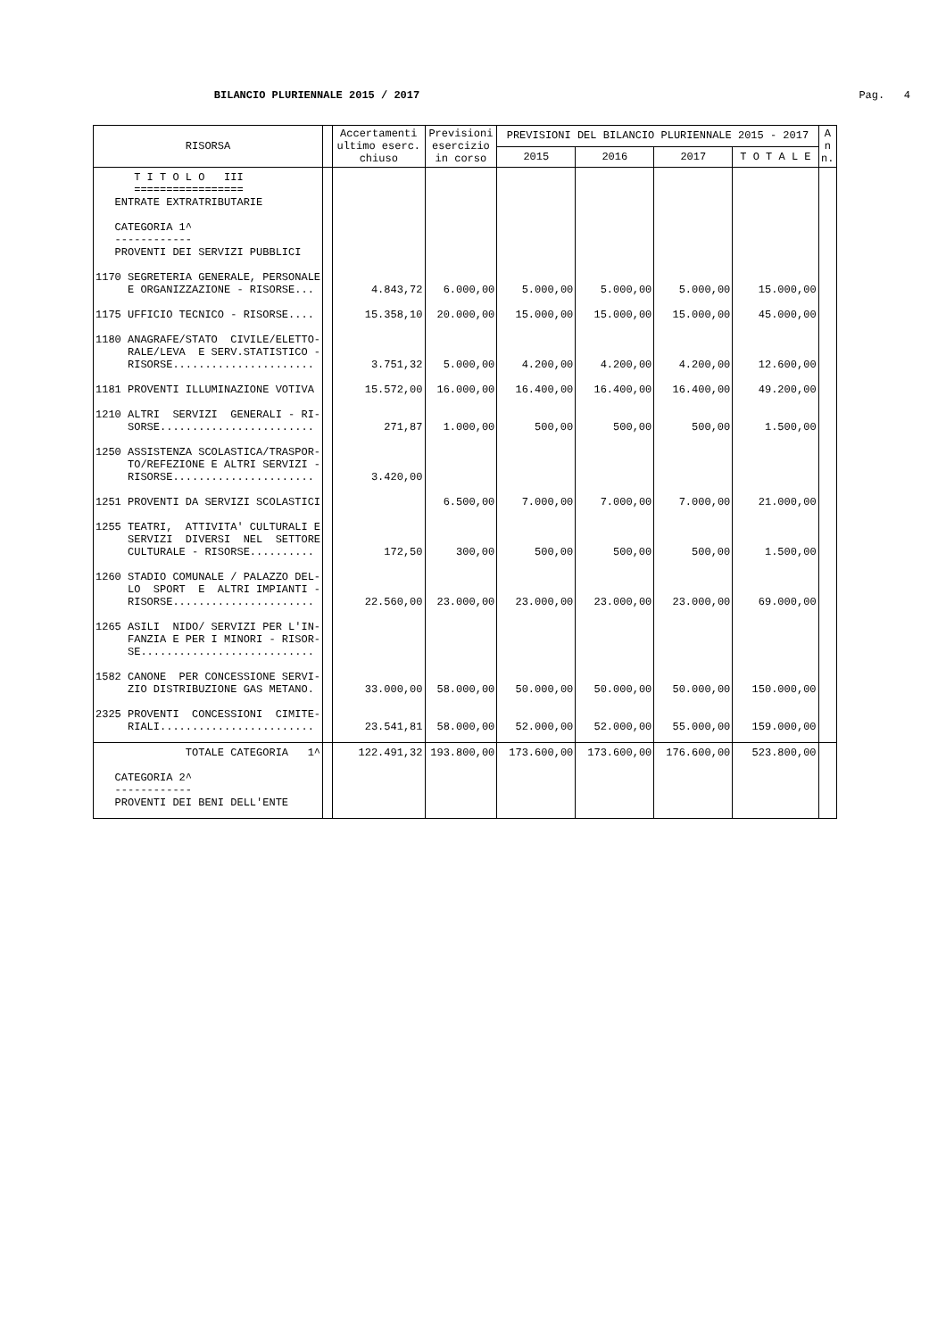BILANCIO PLURIENNALE 2015 / 2017
Pag. 4
| RISORSA | | Accertamenti ultimo eserc. chiuso | Previsioni esercizio in corso | PREVISIONI DEL BILANCIO PLURIENNALE 2015 - 2017 | | | | A n n. |
| --- | --- | --- | --- | --- | --- | --- | --- | --- |
| | | | | 2015 | 2016 | 2017 | T O T A L E | |
| T I T O L O III ================= ENTRATE EXTRATRIBUTARIE CATEGORIA 1^ ------------ PROVENTI DEI SERVIZI PUBBLICI | | | | | | | | |
| 1170 SEGRETERIA GENERALE, PERSONALE E ORGANIZZAZIONE - RISORSE... | | 4.843,72 | 6.000,00 | 5.000,00 | 5.000,00 | 5.000,00 | 15.000,00 | |
| 1175 UFFICIO TECNICO - RISORSE.... | | 15.358,10 | 20.000,00 | 15.000,00 | 15.000,00 | 15.000,00 | 45.000,00 | |
| 1180 ANAGRAFE/STATO CIVILE/ELETTO- RALE/LEVA E SERV.STATISTICO - RISORSE...................... | | 3.751,32 | 5.000,00 | 4.200,00 | 4.200,00 | 4.200,00 | 12.600,00 | |
| 1181 PROVENTI ILLUMINAZIONE VOTIVA | | 15.572,00 | 16.000,00 | 16.400,00 | 16.400,00 | 16.400,00 | 49.200,00 | |
| 1210 ALTRI SERVIZI GENERALI - RI- SORSE........................ | | 271,87 | 1.000,00 | 500,00 | 500,00 | 500,00 | 1.500,00 | |
| 1250 ASSISTENZA SCOLASTICA/TRASPOR- TO/REFEZIONE E ALTRI SERVIZI - RISORSE...................... | | 3.420,00 | | | | | | |
| 1251 PROVENTI DA SERVIZI SCOLASTICI | | | 6.500,00 | 7.000,00 | 7.000,00 | 7.000,00 | 21.000,00 | |
| 1255 TEATRI, ATTIVITA' CULTURALI E SERVIZI DIVERSI NEL SETTORE CULTURALE - RISORSE.......... | | 172,50 | 300,00 | 500,00 | 500,00 | 500,00 | 1.500,00 | |
| 1260 STADIO COMUNALE / PALAZZO DEL- LO SPORT E ALTRI IMPIANTI - RISORSE...................... | | 22.560,00 | 23.000,00 | 23.000,00 | 23.000,00 | 23.000,00 | 69.000,00 | |
| 1265 ASILI NIDO/ SERVIZI PER L'IN- FANZIA E PER I MINORI - RISOR- SE........................... | | | | | | | | |
| 1582 CANONE PER CONCESSIONE SERVI- ZIO DISTRIBUZIONE GAS METANO. | | 33.000,00 | 58.000,00 | 50.000,00 | 50.000,00 | 50.000,00 | 150.000,00 | |
| 2325 PROVENTI CONCESSIONI CIMITE- RIALI........................ | | 23.541,81 | 58.000,00 | 52.000,00 | 52.000,00 | 55.000,00 | 159.000,00 | |
| TOTALE CATEGORIA 1^ | | 122.491,32 | 193.800,00 | 173.600,00 | 173.600,00 | 176.600,00 | 523.800,00 | |
| CATEGORIA 2^ ------------ PROVENTI DEI BENI DELL'ENTE | | | | | | | | |